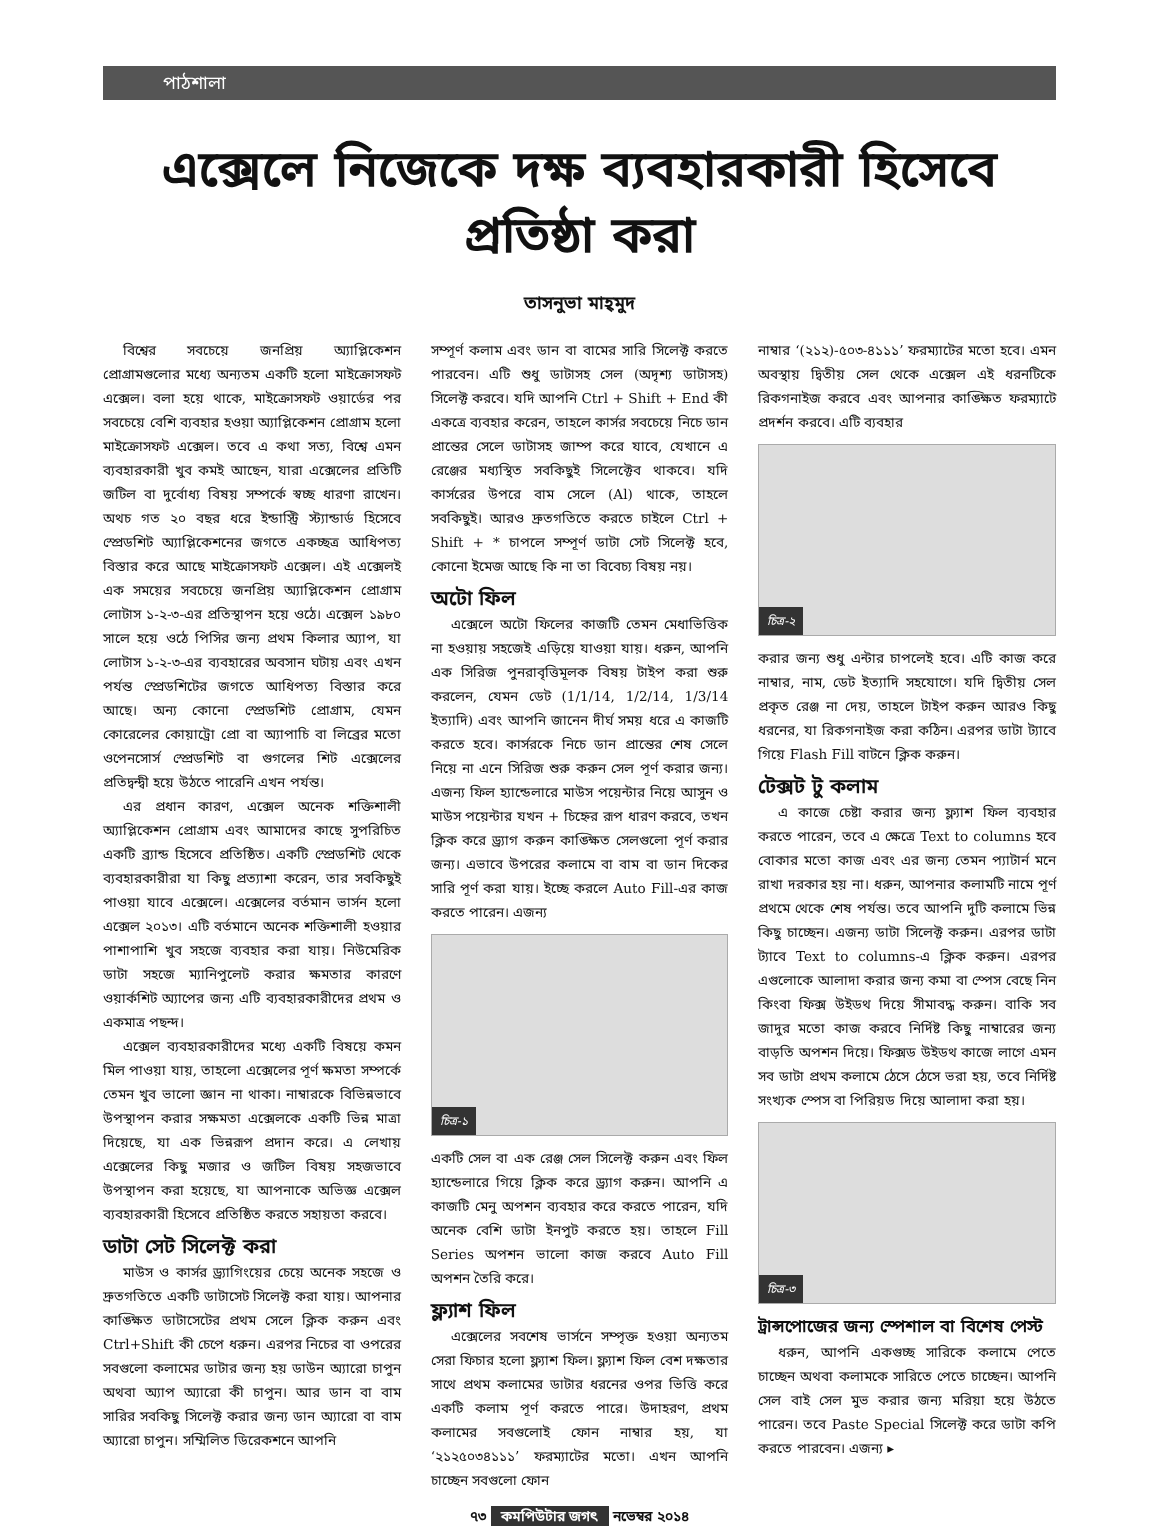পাঠশালা
এক্সেলে নিজেকে দক্ষ ব্যবহারকারী হিসেবে প্রতিষ্ঠা করা
তাসনুভা মাহ্‌মুদ
বিশ্বের সবচেয়ে জনপ্রিয় অ্যাপ্লিকেশন প্রোগ্রামগুলোর মধ্যে অন্যতম একটি হলো মাইক্রোসফট এক্সেল। বলা হয়ে থাকে, মাইক্রোসফট ওয়ার্ডের পর সবচেয়ে বেশি ব্যবহার হওয়া অ্যাপ্লিকেশন প্রোগ্রাম হলো মাইক্রোসফট এক্সেল। তবে এ কথা সত্য, বিশ্বে এমন ব্যবহারকারী খুব কমই আছেন, যারা এক্সেলের প্রতিটি জটিল বা দুর্বোধ্য বিষয় সম্পর্কে স্বচ্ছ ধারণা রাখেন। অথচ গত ২০ বছর ধরে ইন্ডাস্ট্রি স্ট্যান্ডার্ড হিসেবে স্প্রেডশিট অ্যাপ্লিকেশনের জগতে একচ্ছত্র আধিপত্য বিস্তার করে আছে মাইক্রোসফট এক্সেল। এই এক্সেলই এক সময়ের সবচেয়ে জনপ্রিয় অ্যাপ্লিকেশন প্রোগ্রাম লোটাস ১-২-৩-এর প্রতিস্থাপন হয়ে ওঠে। এক্সেল ১৯৮০ সালে হয়ে ওঠে পিসির জন্য প্রথম কিলার অ্যাপ, যা লোটাস ১-২-৩-এর ব্যবহারের অবসান ঘটায় এবং এখন পর্যন্ত স্প্রেডশিটের জগতে আধিপত্য বিস্তার করে আছে। অন্য কোনো স্প্রেডশিট প্রোগ্রাম, যেমন কোরেলের কোয়াট্রো প্রো বা অ্যাপাচি বা লিব্রের মতো ওপেনসোর্স স্প্রেডশিট বা গুগলের শিট এক্সেলের প্রতিদ্বন্দ্বী হয়ে উঠতে পারেনি এখন পর্যন্ত।
এর প্রধান কারণ, এক্সেল অনেক শক্তিশালী অ্যাপ্লিকেশন প্রোগ্রাম এবং আমাদের কাছে সুপরিচিত একটি ব্র্যান্ড হিসেবে প্রতিষ্ঠিত। একটি স্প্রেডশিট থেকে ব্যবহারকারীরা যা কিছু প্রত্যাশা করেন, তার সবকিছুই পাওয়া যাবে এক্সেলে। এক্সেলের বর্তমান ভার্সন হলো এক্সেল ২০১৩। এটি বর্তমানে অনেক শক্তিশালী হওয়ার পাশাপাশি খুব সহজে ব্যবহার করা যায়। নিউমেরিক ডাটা সহজে ম্যানিপুলেট করার ক্ষমতার কারণে ওয়ার্কশিট অ্যাপের জন্য এটি ব্যবহারকারীদের প্রথম ও একমাত্র পছন্দ।
এক্সেল ব্যবহারকারীদের মধ্যে একটি বিষয়ে কমন মিল পাওয়া যায়, তাহলো এক্সেলের পূর্ণ ক্ষমতা সম্পর্কে তেমন খুব ভালো জ্ঞান না থাকা। নাম্বারকে বিভিন্নভাবে উপস্থাপন করার সক্ষমতা এক্সেলকে একটি ভিন্ন মাত্রা দিয়েছে, যা এক ভিন্নরূপ প্রদান করে। এ লেখায় এক্সেলের কিছু মজার ও জটিল বিষয় সহজভাবে উপস্থাপন করা হয়েছে, যা আপনাকে অভিজ্ঞ এক্সেল ব্যবহারকারী হিসেবে প্রতিষ্ঠিত করতে সহায়তা করবে।
ডাটা সেট সিলেক্ট করা
মাউস ও কার্সর ড্র্যাগিংয়ের চেয়ে অনেক সহজে ও দ্রুতগতিতে একটি ডাটাসেট সিলেক্ট করা যায়। আপনার কাঙ্ক্ষিত ডাটাসেটের প্রথম সেলে ক্লিক করুন এবং Ctrl+Shift কী চেপে ধরুন। এরপর নিচের বা ওপরের সবগুলো কলামের ডাটার জন্য হয় ডাউন অ্যারো চাপুন অথবা অ্যাপ অ্যারো কী চাপুন। আর ডান বা বাম সারির সবকিছু সিলেক্ট করার জন্য ডান অ্যারো বা বাম অ্যারো চাপুন। সম্মিলিত ডিরেকশনে আপনি
সম্পূর্ণ কলাম এবং ডান বা বামের সারি সিলেক্ট করতে পারবেন। এটি শুধু ডাটাসহ সেল (অদৃশ্য ডাটাসহ) সিলেক্ট করবে। যদি আপনি Ctrl + Shift + End কী একত্রে ব্যবহার করেন, তাহলে কার্সর সবচেয়ে নিচে ডান প্রান্তের সেলে ডাটাসহ জাম্প করে যাবে, যেখানে এ রেঞ্জের মধ্যস্থিত সবকিছুই সিলেক্টেব থাকবে। যদি কার্সরের উপরে বাম সেলে (Al) থাকে, তাহলে সবকিছুই। আরও দ্রুতগতিতে করতে চাইলে Ctrl + Shift + * চাপলে সম্পূর্ণ ডাটা সেট সিলেক্ট হবে, কোনো ইমেজ আছে কি না তা বিবেচ্য বিষয় নয়।
অটো ফিল
এক্সেলে অটো ফিলের কাজটি তেমন মেধাভিত্তিক না হওয়ায় সহজেই এড়িয়ে যাওয়া যায়। ধরুন, আপনি এক সিরিজ পুনরাবৃত্তিমূলক বিষয় টাইপ করা শুরু করলেন, যেমন ডেট (1/1/14, 1/2/14, 1/3/14 ইত্যাদি) এবং আপনি জানেন দীর্ঘ সময় ধরে এ কাজটি করতে হবে। কার্সরকে নিচে ডান প্রান্তের শেষ সেলে নিয়ে না এনে সিরিজ শুরু করুন সেল পূর্ণ করার জন্য। এজন্য ফিল হ্যান্ডেলারে মাউস পয়েন্টার নিয়ে আসুন ও মাউস পয়েন্টার যখন + চিহ্নের রূপ ধারণ করবে, তখন ক্লিক করে ড্র্যাগ করুন কাঙ্ক্ষিত সেলগুলো পূর্ণ করার জন্য। এভাবে উপরের কলামে বা বাম বা ডান দিকের সারি পূর্ণ করা যায়। ইচ্ছে করলে Auto Fill-এর কাজ করতে পারেন। এজন্য
চিত্র-১
একটি সেল বা এক রেঞ্জ সেল সিলেক্ট করুন এবং ফিল হ্যান্ডেলারে গিয়ে ক্লিক করে ড্র্যাগ করুন। আপনি এ কাজটি মেনু অপশন ব্যবহার করে করতে পারেন, যদি অনেক বেশি ডাটা ইনপুট করতে হয়। তাহলে Fill Series অপশন ভালো কাজ করবে Auto Fill অপশন তৈরি করে।
ফ্ল্যাশ ফিল
এক্সেলের সবশেষ ভার্সনে সম্পৃক্ত হওয়া অন্যতম সেরা ফিচার হলো ফ্ল্যাশ ফিল। ফ্ল্যাশ ফিল বেশ দক্ষতার সাথে প্রথম কলামের ডাটার ধরনের ওপর ভিত্তি করে একটি কলাম পূর্ণ করতে পারে। উদাহরণ, প্রথম কলামের সবগুলোই ফোন নাম্বার হয়, যা ‘২১২৫০৩৪১১১’ ফরম্যাটের মতো। এখন আপনি চাচ্ছেন সবগুলো ফোন
নাম্বার ‘(২১২)-৫০৩-৪১১১’ ফরম্যাটের মতো হবে। এমন অবস্থায় দ্বিতীয় সেল থেকে এক্সেল এই ধরনটিকে রিকগনাইজ করবে এবং আপনার কাঙ্ক্ষিত ফরম্যাটে প্রদর্শন করবে। এটি ব্যবহার
চিত্র-২
করার জন্য শুধু এন্টার চাপলেই হবে। এটি কাজ করে নাম্বার, নাম, ডেট ইত্যাদি সহযোগে। যদি দ্বিতীয় সেল প্রকৃত রেঞ্জ না দেয়, তাহলে টাইপ করুন আরও কিছু ধরনের, যা রিকগনাইজ করা কঠিন। এরপর ডাটা ট্যাবে গিয়ে Flash Fill বাটনে ক্লিক করুন।
টেক্সট টু কলাম
এ কাজে চেষ্টা করার জন্য ফ্ল্যাশ ফিল ব্যবহার করতে পারেন, তবে এ ক্ষেত্রে Text to columns হবে বোকার মতো কাজ এবং এর জন্য তেমন প্যাটার্ন মনে রাখা দরকার হয় না। ধরুন, আপনার কলামটি নামে পূর্ণ প্রথমে থেকে শেষ পর্যন্ত। তবে আপনি দুটি কলামে ভিন্ন কিছু চাচ্ছেন। এজন্য ডাটা সিলেক্ট করুন। এরপর ডাটা ট্যাবে Text to columns-এ ক্লিক করুন। এরপর এগুলোকে আলাদা করার জন্য কমা বা স্পেস বেছে নিন কিংবা ফিক্স উইডথ দিয়ে সীমাবদ্ধ করুন। বাকি সব জাদুর মতো কাজ করবে নির্দিষ্ট কিছু নাম্বারের জন্য বাড়তি অপশন দিয়ে। ফিক্সড উইডথ কাজে লাগে এমন সব ডাটা প্রথম কলামে ঠেসে ঠেসে ভরা হয়, তবে নির্দিষ্ট সংখ্যক স্পেস বা পিরিয়ড দিয়ে আলাদা করা হয়।
চিত্র-৩
ট্রান্সপোজের জন্য স্পেশাল বা বিশেষ পেস্ট
ধরুন, আপনি একগুচ্ছ সারিকে কলামে পেতে চাচ্ছেন অথবা কলামকে সারিতে পেতে চাচ্ছেন। আপনি সেল বাই সেল মুভ করার জন্য মরিয়া হয়ে উঠতে পারেন। তবে Paste Special সিলেক্ট করে ডাটা কপি করতে পারবেন। এজন্য ▸
৭৩ কমপিউটার জগৎ নভেম্বর ২০১৪